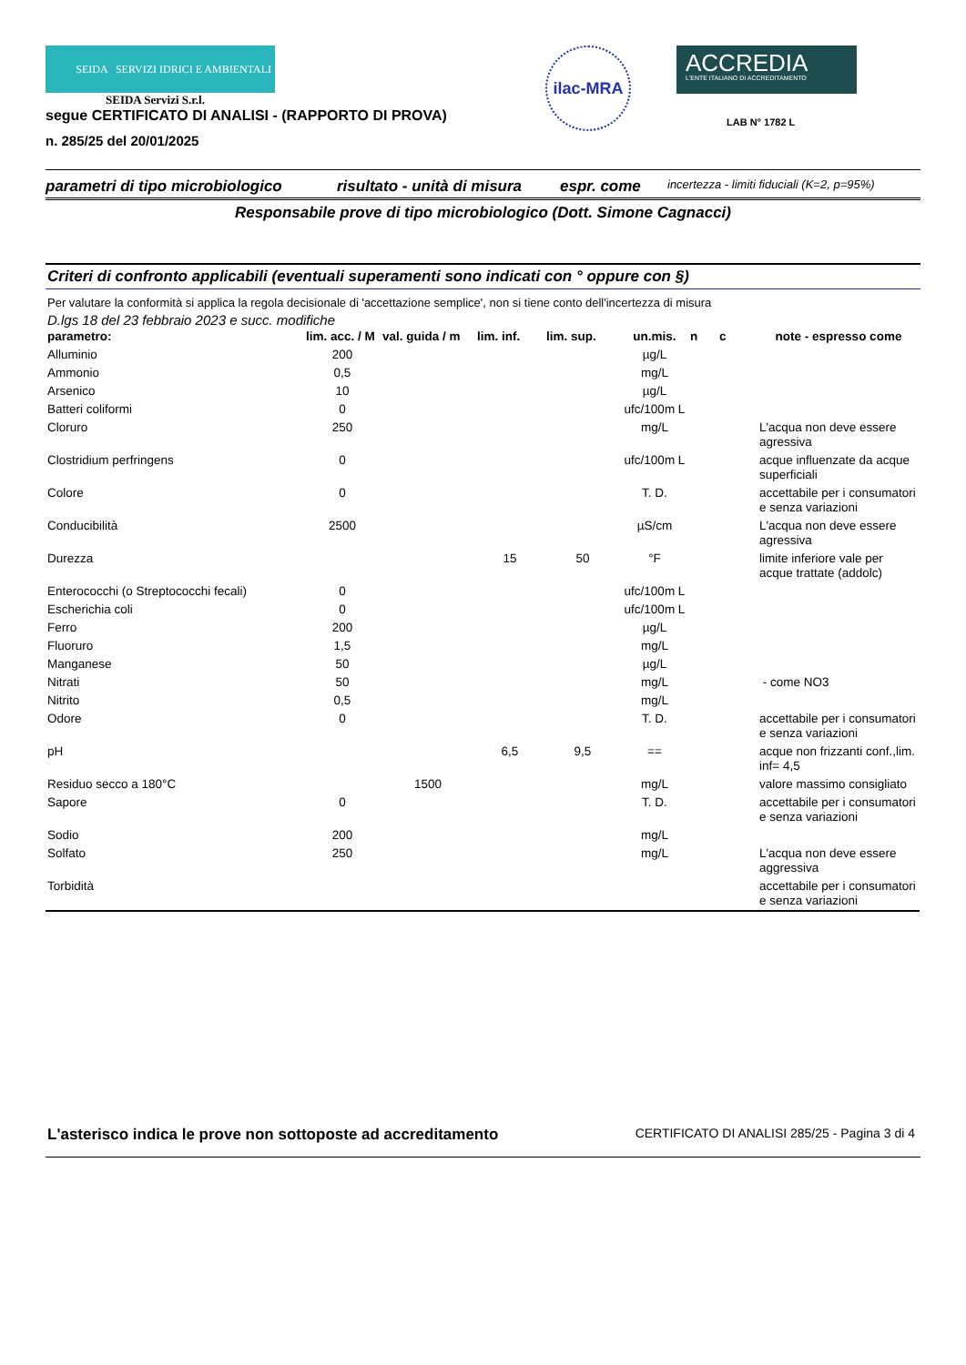SEIDA SERVIZI IDRICI E AMBIENTALI
SEIDA Servizi S.r.l.
segue CERTIFICATO DI ANALISI - (RAPPORTO DI PROVA)
n. 285/25 del 20/01/2025
ilac-MRA
ACCREDIA
L'ENTE ITALIANO DI ACCREDITAMENTO
LAB N° 1782 L
parametri di tipo microbiologico risultato - unità di misura espr. come incertezza - limiti fiduciali (K=2, p=95%)
Responsabile prove di tipo microbiologico (Dott. Simone Cagnacci)
Criteri di confronto applicabili (eventuali superamenti sono indicati con ° oppure con §)
Per valutare la conformità si applica la regola decisionale di 'accettazione semplice', non si tiene conto dell'incertezza di misura
D.lgs 18 del 23 febbraio 2023 e succ. modifiche
| parametro: | lim. acc. / M | val. guida / m | lim. inf. | lim. sup. | un.mis. | n | c | note - espresso come |
| --- | --- | --- | --- | --- | --- | --- | --- | --- |
| Alluminio | 200 | | | | µg/L | | | |
| Ammonio | 0,5 | | | | mg/L | | | |
| Arsenico | 10 | | | | µg/L | | | |
| Batteri coliformi | 0 | | | | ufc/100m L | | | |
| Cloruro | 250 | | | | mg/L | | | L'acqua non deve essere agressiva |
| Clostridium perfringens | 0 | | | | ufc/100m L | | | acque influenzate da acque superficiali |
| Colore | 0 | | | | T. D. | | | accettabile per i consumatori e senza variazioni |
| Conducibilità | 2500 | | | | µS/cm | | | L'acqua non deve essere agressiva |
| Durezza | | | 15 | 50 | °F | | | limite inferiore vale per acque trattate (addolc) |
| Enterococchi (o Streptococchi fecali) | 0 | | | | ufc/100m L | | | |
| Escherichia coli | 0 | | | | ufc/100m L | | | |
| Ferro | 200 | | | | µg/L | | | |
| Fluoruro | 1,5 | | | | mg/L | | | |
| Manganese | 50 | | | | µg/L | | | |
| Nitrati | 50 | | | | mg/L | | | - come NO3 |
| Nitrito | 0,5 | | | | mg/L | | | |
| Odore | 0 | | | | T. D. | | | accettabile per i consumatori e senza variazioni |
| pH | | | 6,5 | 9,5 | == | | | acque non frizzanti conf.,lim. inf= 4,5 |
| Residuo secco a 180°C | | 1500 | | | mg/L | | | valore massimo consigliato |
| Sapore | 0 | | | | T. D. | | | accettabile per i consumatori e senza variazioni |
| Sodio | 200 | | | | mg/L | | | |
| Solfato | 250 | | | | mg/L | | | L'acqua non deve essere aggressiva |
| Torbidità | | | | | | | | accettabile per i consumatori e senza variazioni |
L'asterisco indica le prove non sottoposte ad accreditamento CERTIFICATO DI ANALISI 285/25 - Pagina 3 di 4